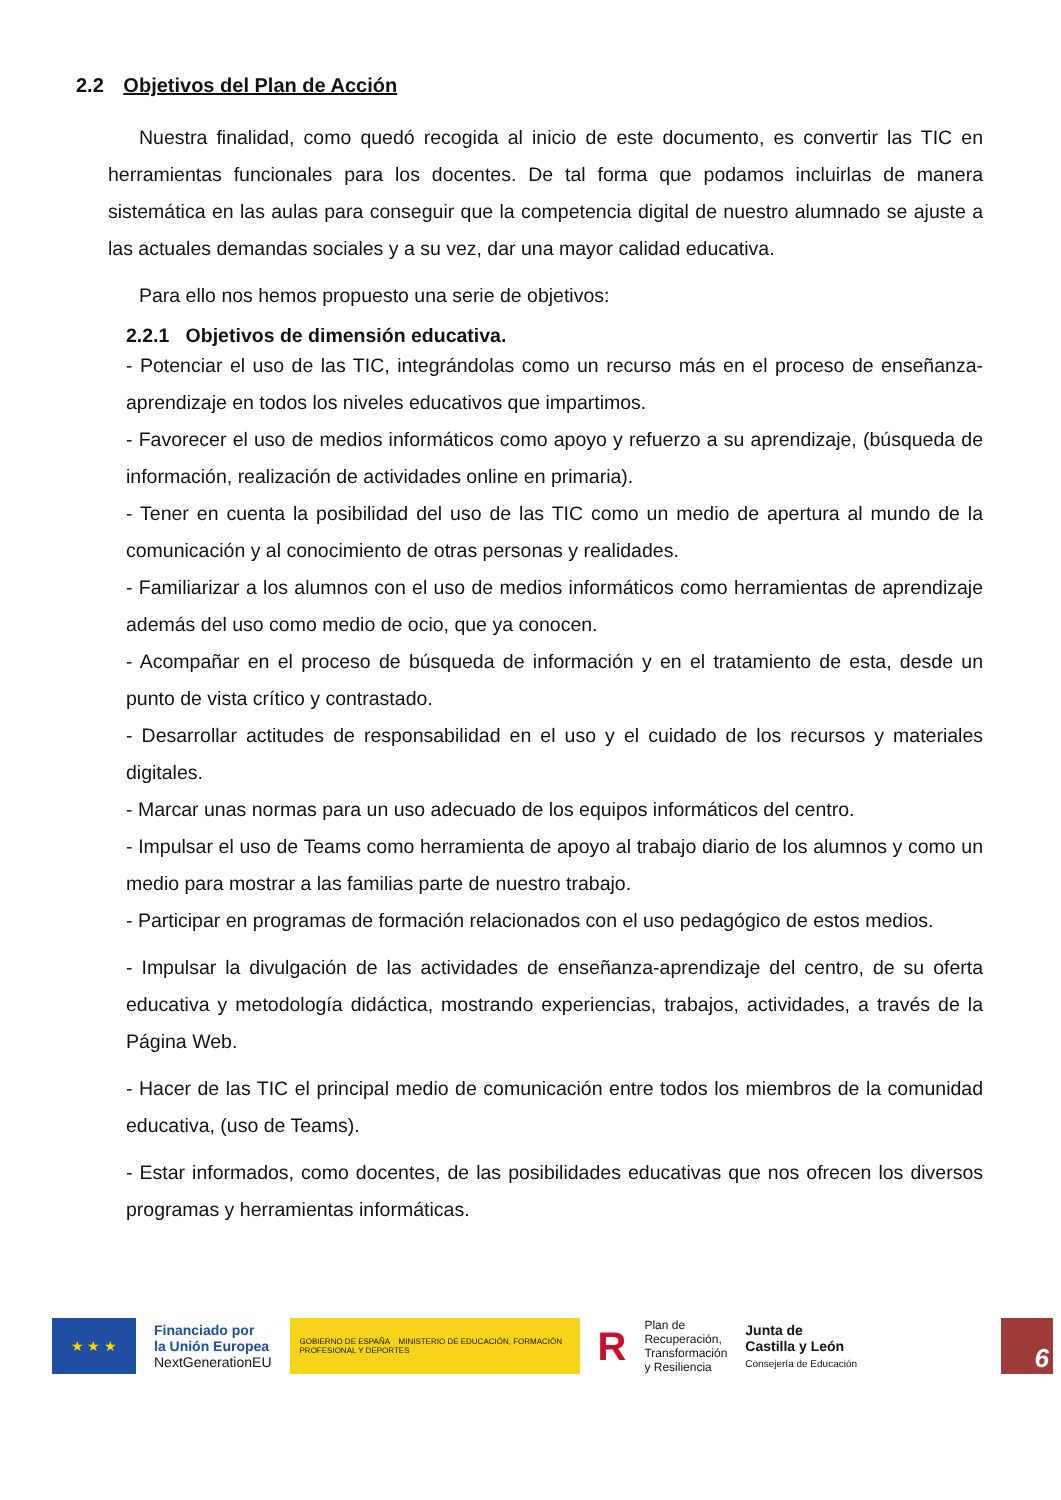2.2 Objetivos del Plan de Acción
Nuestra finalidad, como quedó recogida al inicio de este documento, es convertir las TIC en herramientas funcionales para los docentes. De tal forma que podamos incluirlas de manera sistemática en las aulas para conseguir que la competencia digital de nuestro alumnado se ajuste a las actuales demandas sociales y a su vez, dar una mayor calidad educativa.
Para ello nos hemos propuesto una serie de objetivos:
2.2.1 Objetivos de dimensión educativa.
- Potenciar el uso de las TIC, integrándolas como un recurso más en el proceso de enseñanza-aprendizaje en todos los niveles educativos que impartimos.
- Favorecer el uso de medios informáticos como apoyo y refuerzo a su aprendizaje, (búsqueda de información, realización de actividades online en primaria).
- Tener en cuenta la posibilidad del uso de las TIC como un medio de apertura al mundo de la comunicación y al conocimiento de otras personas y realidades.
- Familiarizar a los alumnos con el uso de medios informáticos como herramientas de aprendizaje además del uso como medio de ocio, que ya conocen.
- Acompañar en el proceso de búsqueda de información y en el tratamiento de esta, desde un punto de vista crítico y contrastado.
- Desarrollar actitudes de responsabilidad en el uso y el cuidado de los recursos y materiales digitales.
- Marcar unas normas para un uso adecuado de los equipos informáticos del centro.
- Impulsar el uso de Teams como herramienta de apoyo al trabajo diario de los alumnos y como un medio para mostrar a las familias parte de nuestro trabajo.
- Participar en programas de formación relacionados con el uso pedagógico de estos medios.
- Impulsar la divulgación de las actividades de enseñanza-aprendizaje del centro, de su oferta educativa y metodología didáctica, mostrando experiencias, trabajos, actividades, a través de la Página Web.
- Hacer de las TIC el principal medio de comunicación entre todos los miembros de la comunidad educativa, (uso de Teams).
- Estar informados, como docentes, de las posibilidades educativas que nos ofrecen los diversos programas y herramientas informáticas.
★ ★ ★
Financiado por
la Unión Europea
NextGenerationEU
GOBIERNO DE ESPAÑA MINISTERIO DE EDUCACIÓN, FORMACIÓN PROFESIONAL Y DEPORTES
R
Plan de
Recuperación,
Transformación
y Resiliencia
Junta de
Castilla y León
Consejería de Educación
6